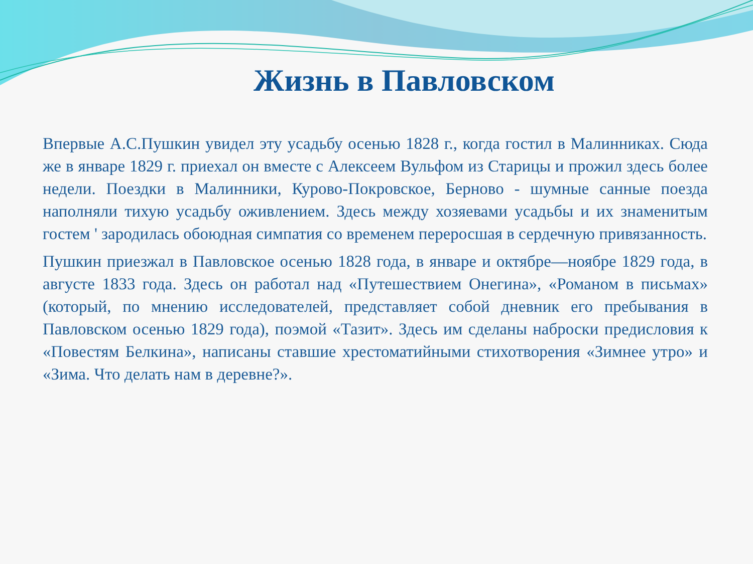Жизнь в Павловском
Впервые А.С.Пушкин увидел эту усадьбу осенью 1828 г., когда гостил в Малинниках. Сюда же в январе 1829 г. приехал он вместе с Алексеем Вульфом из Старицы и прожил здесь более недели. Поездки в Малинники, Курово-Покровское, Берново - шумные санные поезда наполняли тихую усадьбу оживлением. Здесь между хозяевами усадьбы и их знаменитым гостем ' зародилась обоюдная симпатия со временем переросшая в сердечную привязанность.
Пушкин приезжал в Павловское осенью 1828 года, в январе и октябре—ноябре 1829 года, в августе 1833 года. Здесь он работал над «Путешествием Онегина», «Романом в письмах» (который, по мнению исследователей, представляет собой дневник его пребывания в Павловском осенью 1829 года), поэмой «Тазит». Здесь им сделаны наброски предисловия к «Повестям Белкина», написаны ставшие хрестоматийными стихотворения «Зимнее утро» и «Зима. Что делать нам в деревне?».